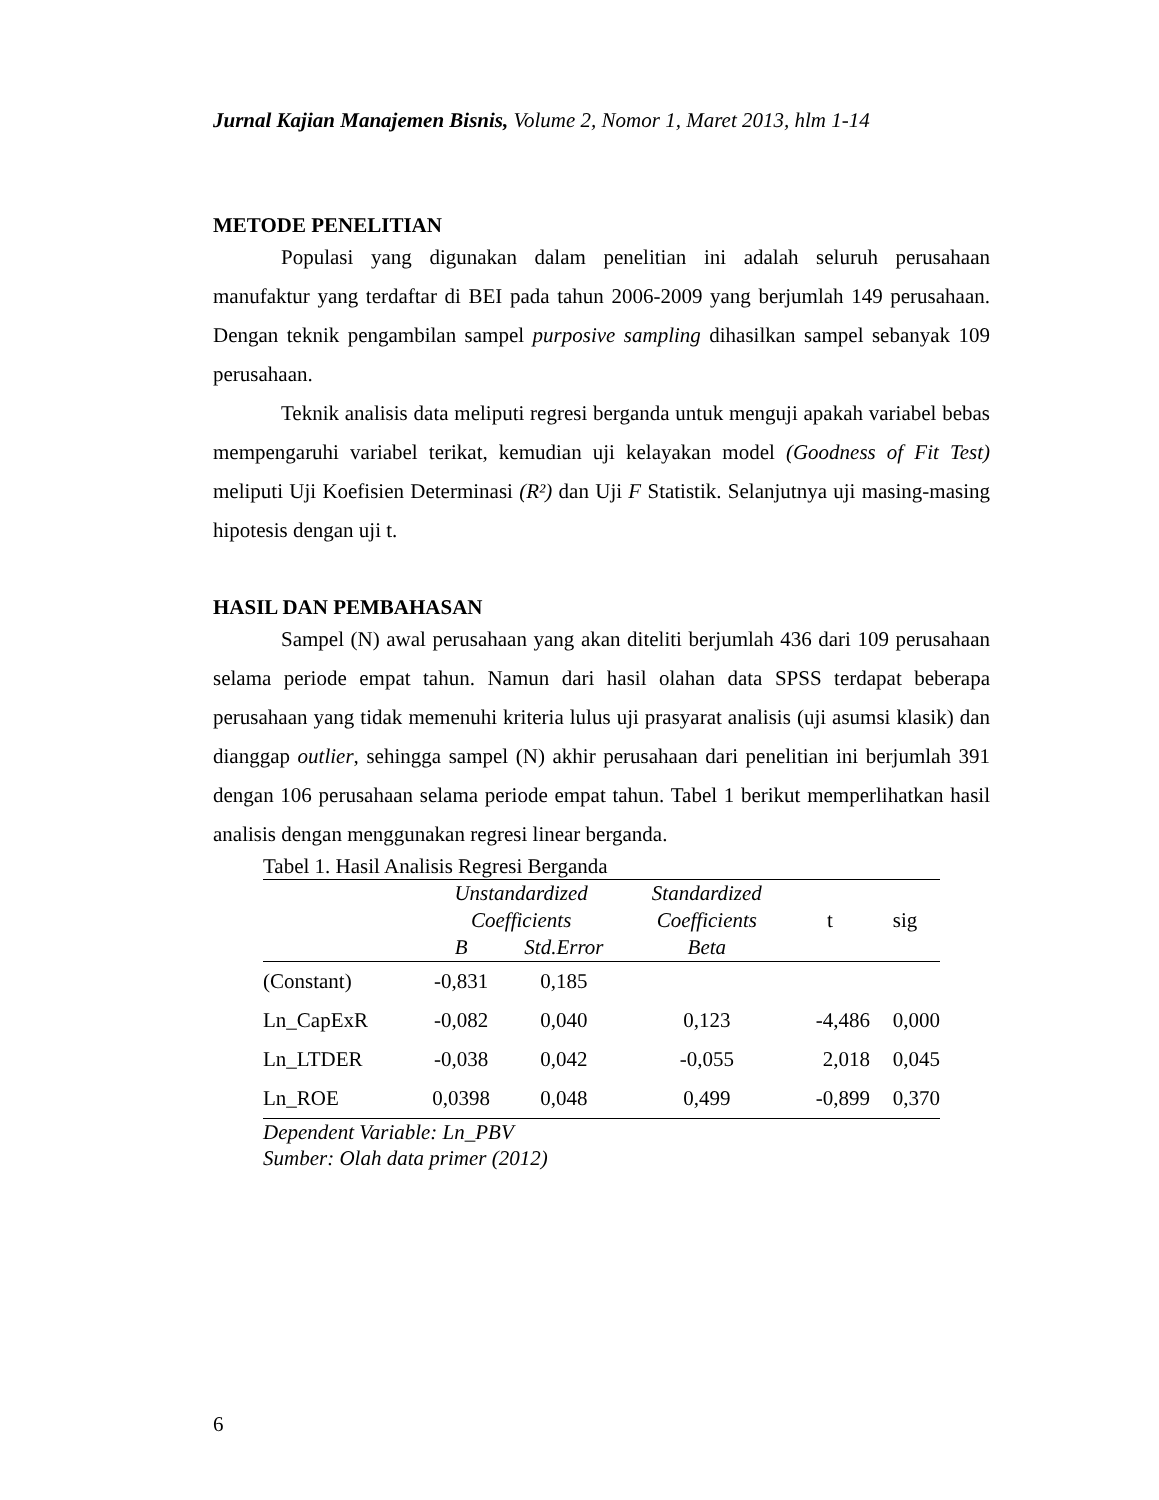Jurnal Kajian Manajemen Bisnis, Volume 2, Nomor 1, Maret 2013, hlm 1-14
METODE PENELITIAN
Populasi yang digunakan dalam penelitian ini adalah seluruh perusahaan manufaktur yang terdaftar di BEI pada tahun 2006-2009 yang berjumlah 149 perusahaan. Dengan teknik pengambilan sampel purposive sampling dihasilkan sampel sebanyak 109 perusahaan.
Teknik analisis data meliputi regresi berganda untuk menguji apakah variabel bebas mempengaruhi variabel terikat, kemudian uji kelayakan model (Goodness of Fit Test) meliputi Uji Koefisien Determinasi (R²) dan Uji F Statistik. Selanjutnya uji masing-masing hipotesis dengan uji t.
HASIL DAN PEMBAHASAN
Sampel (N) awal perusahaan yang akan diteliti berjumlah 436 dari 109 perusahaan selama periode empat tahun. Namun dari hasil olahan data SPSS terdapat beberapa perusahaan yang tidak memenuhi kriteria lulus uji prasyarat analisis (uji asumsi klasik) dan dianggap outlier, sehingga sampel (N) akhir perusahaan dari penelitian ini berjumlah 391 dengan 106 perusahaan selama periode empat tahun. Tabel 1 berikut memperlihatkan hasil analisis dengan menggunakan regresi linear berganda.
Tabel 1. Hasil Analisis Regresi Berganda
| | Unstandardized | | Standardized | | |
| --- | --- | --- | --- | --- | --- |
| | Coefficients | | Coefficients | t | sig |
| | B | Std.Error | Beta | | |
| (Constant) | -0,831 | 0,185 | | | |
| Ln_CapExR | -0,082 | 0,040 | 0,123 | -4,486 | 0,000 |
| Ln_LTDER | -0,038 | 0,042 | -0,055 | 2,018 | 0,045 |
| Ln_ROE | 0,0398 | 0,048 | 0,499 | -0,899 | 0,370 |
Dependent Variable: Ln_PBV
Sumber: Olah data primer (2012)
6